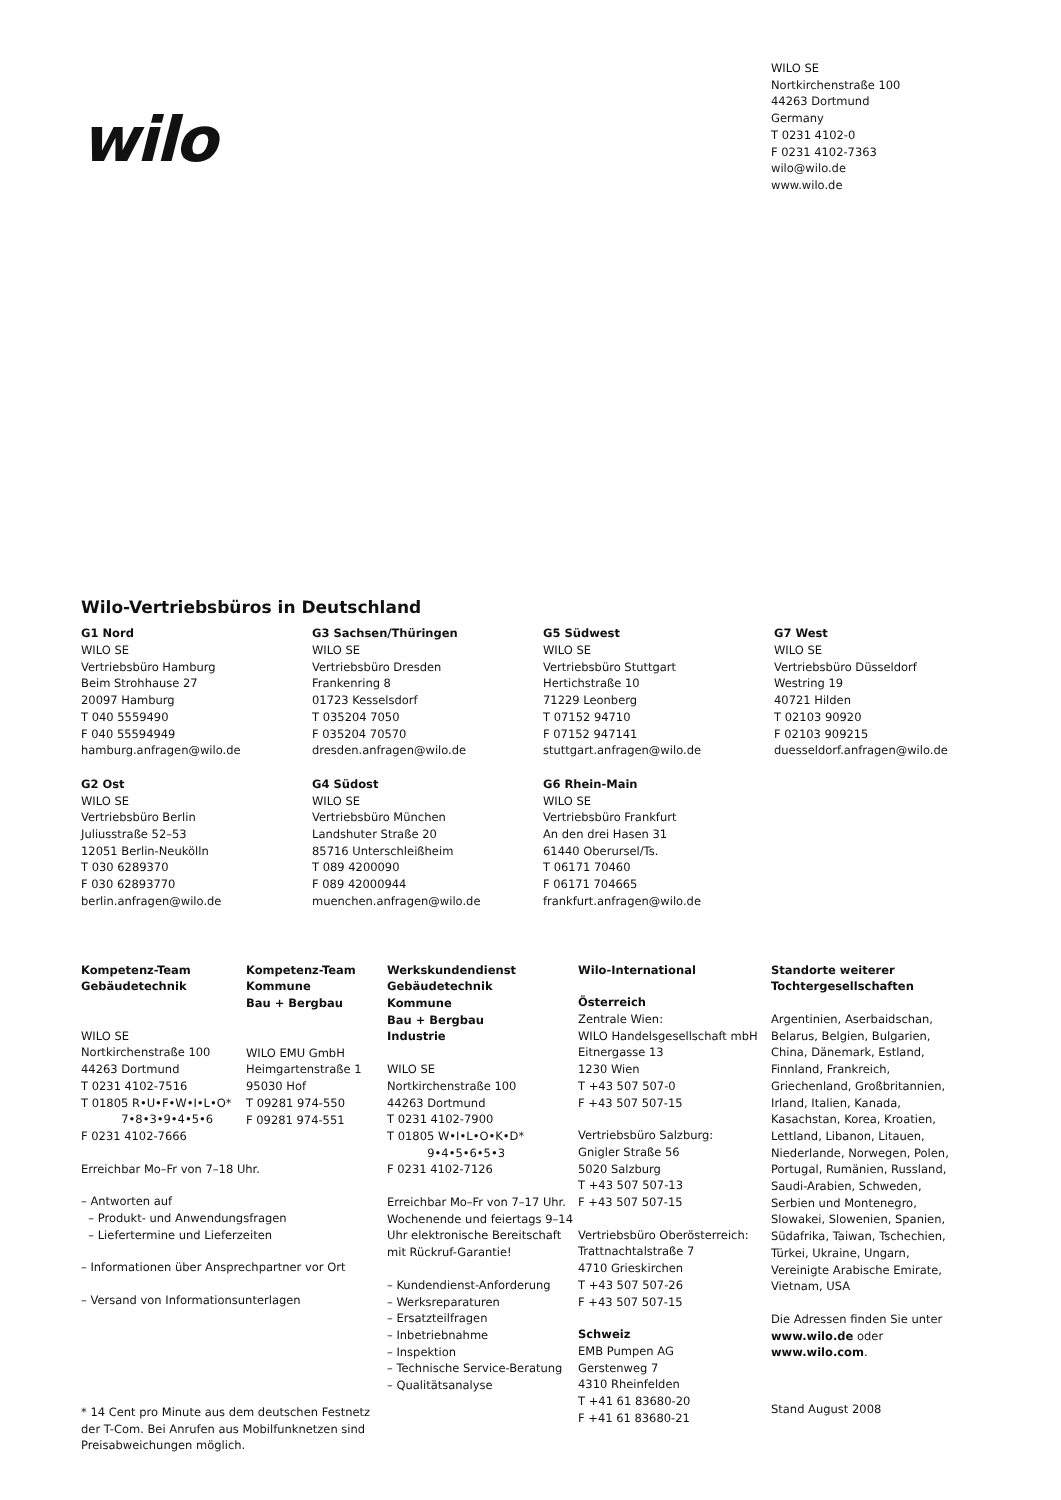wilo
WILO SE
Nortkirchenstraße 100
44263 Dortmund
Germany
T 0231 4102-0
F 0231 4102-7363
wilo@wilo.de
www.wilo.de
Wilo-Vertriebsbüros in Deutschland
G1 Nord
WILO SE
Vertriebsbüro Hamburg
Beim Strohhause 27
20097 Hamburg
T 040 5559490
F 040 55594949
hamburg.anfragen@wilo.de
G3 Sachsen/Thüringen
WILO SE
Vertriebsbüro Dresden
Frankenring 8
01723 Kesselsdorf
T 035204 7050
F 035204 70570
dresden.anfragen@wilo.de
G5 Südwest
WILO SE
Vertriebsbüro Stuttgart
Hertichstraße 10
71229 Leonberg
T 07152 94710
F 07152 947141
stuttgart.anfragen@wilo.de
G7 West
WILO SE
Vertriebsbüro Düsseldorf
Westring 19
40721 Hilden
T 02103 90920
F 02103 909215
duesseldorf.anfragen@wilo.de
G2 Ost
WILO SE
Vertriebsbüro Berlin
Juliusstraße 52–53
12051 Berlin-Neukölln
T 030 6289370
F 030 62893770
berlin.anfragen@wilo.de
G4 Südost
WILO SE
Vertriebsbüro München
Landshuter Straße 20
85716 Unterschleißheim
T 089 4200090
F 089 42000944
muenchen.anfragen@wilo.de
G6 Rhein-Main
WILO SE
Vertriebsbüro Frankfurt
An den drei Hasen 31
61440 Oberursel/Ts.
T 06171 70460
F 06171 704665
frankfurt.anfragen@wilo.de
Kompetenz-Team
Gebäudetechnik
WILO SE
Nortkirchenstraße 100
44263 Dortmund
T 0231 4102-7516
T 01805 R•U•F•W•I•L•O*
7•8•3•9•4•5•6
F 0231 4102-7666
Erreichbar Mo–Fr von 7–18 Uhr.
– Antworten auf
– Produkt- und Anwendungsfragen
– Liefertermine und Lieferzeiten
– Informationen über Ansprechpartner vor Ort
– Versand von Informationsunterlagen
* 14 Cent pro Minute aus dem deutschen Festnetz der T-Com. Bei Anrufen aus Mobilfunknetzen sind Preisabweichungen möglich.
Kompetenz-Team
Kommune
Bau + Bergbau
WILO EMU GmbH
Heimgartenstraße 1
95030 Hof
T 09281 974-550
F 09281 974-551
Werkskundendienst
Gebäudetechnik
Kommune
Bau + Bergbau
Industrie
WILO SE
Nortkirchenstraße 100
44263 Dortmund
T 0231 4102-7900
T 01805 W•I•L•O•K•D*
9•4•5•6•5•3
F 0231 4102-7126
Erreichbar Mo–Fr von 7–17 Uhr.
Wochenende und feiertags 9–14 Uhr elektronische Bereitschaft mit Rückruf-Garantie!
– Kundendienst-Anforderung
– Werksreparaturen
– Ersatzteilfragen
– Inbetriebnahme
– Inspektion
– Technische Service-Beratung
– Qualitätsanalyse
Wilo-International
Österreich
Zentrale Wien:
WILO Handelsgesellschaft mbH
Eitnergasse 13
1230 Wien
T +43 507 507-0
F +43 507 507-15
Vertriebsbüro Salzburg:
Gnigler Straße 56
5020 Salzburg
T +43 507 507-13
F +43 507 507-15
Vertriebsbüro Oberösterreich:
Trattnachtalstraße 7
4710 Grieskirchen
T +43 507 507-26
F +43 507 507-15
Schweiz
EMB Pumpen AG
Gerstenweg 7
4310 Rheinfelden
T +41 61 83680-20
F +41 61 83680-21
Standorte weiterer
Tochtergesellschaften
Argentinien, Aserbaidschan, Belarus, Belgien, Bulgarien, China, Dänemark, Estland, Finnland, Frankreich, Griechenland, Großbritannien, Irland, Italien, Kanada, Kasachstan, Korea, Kroatien, Lettland, Libanon, Litauen, Niederlande, Norwegen, Polen, Portugal, Rumänien, Russland, Saudi-Arabien, Schweden, Serbien und Montenegro, Slowakei, Slowenien, Spanien, Südafrika, Taiwan, Tschechien, Türkei, Ukraine, Ungarn, Vereinigte Arabische Emirate, Vietnam, USA
Die Adressen finden Sie unter www.wilo.de oder www.wilo.com.
Stand August 2008